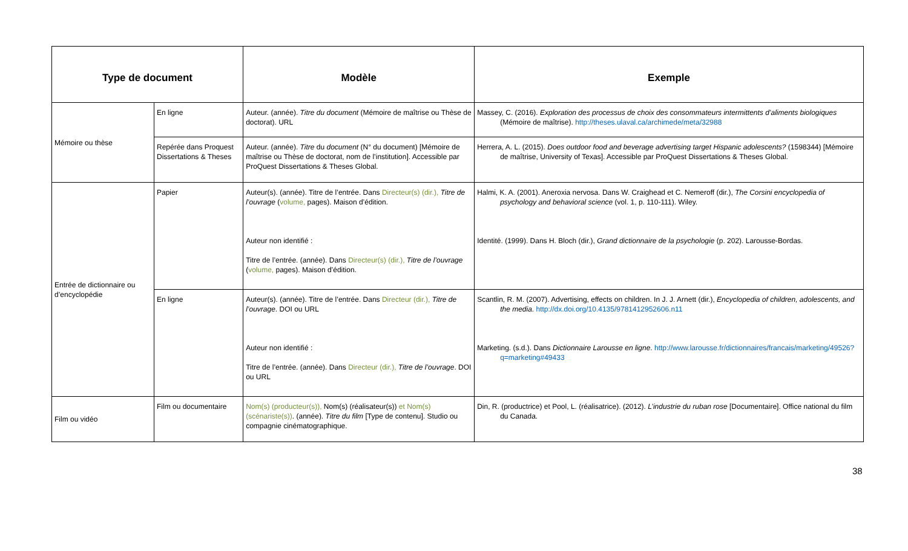| Type de document | | Modèle | Exemple |
| --- | --- | --- | --- |
| Mémoire ou thèse | En ligne | Auteur. (année). Titre du document (Mémoire de maîtrise ou Thèse de doctorat). URL | Massey, C. (2016). Exploration des processus de choix des consommateurs intermittents d’aliments biologiques (Mémoire de maîtrise). http://theses.ulaval.ca/archimede/meta/32988 |
| | Repérée dans Proquest Dissertations & Theses | Auteur. (année). Titre du document (N° du document) [Mémoire de maîtrise ou Thèse de doctorat, nom de l’institution]. Accessible par ProQuest Dissertations & Theses Global. | Herrera, A. L. (2015). Does outdoor food and beverage advertising target Hispanic adolescents? (1598344) [Mémoire de maîtrise, University of Texas]. Accessible par ProQuest Dissertations & Theses Global. |
| Entrée de dictionnaire ou d’encyclopédie | Papier | Auteur(s). (année). Titre de l’entrée. Dans Directeur(s) (dir.), Titre de l’ouvrage ( volume, pages). Maison d’édition. Auteur non identifié : Titre de l’entrée. (année). Dans Directeur(s) (dir.), Titre de l’ouvrage ( volume, pages). Maison d’édition. | Halmi, K. A. (2001). Aneroxia nervosa. Dans W. Craighead et C. Nemeroff (dir.), The Corsini encyclopedia of psychology and behavioral science (vol. 1, p. 110-111). Wiley. Identité. (1999). Dans H. Bloch (dir.), Grand dictionnaire de la psychologie (p. 202). Larousse-Bordas. |
| | En ligne | Auteur(s). (année). Titre de l’entrée. Dans Directeur (dir.), Titre de l’ouvrage . DOI ou URL Auteur non identifié : Titre de l’entrée. (année). Dans Directeur (dir.), Titre de l’ouvrage . DOI ou URL | Scantlin, R. M. (2007). Advertising, effects on children. In J. J. Arnett (dir.), Encyclopedia of children, adolescents, and the media . http://dx.doi.org/10.4135/9781412952606.n11 Marketing. (s.d.). Dans Dictionnaire Larousse en ligne . http://www.larousse.fr/dictionnaires/francais/marketing/49526?q=marketing#49433 |
| Film ou vidéo | Film ou documentaire | Nom(s) (producteur(s)), Nom(s) (réalisateur(s)) et Nom(s) (scénariste(s)) . (année). Titre du film [Type de contenu]. Studio ou compagnie cinématographique. | Din, R. (productrice) et Pool, L. (réalisatrice). (2012). L’industrie du ruban rose [Documentaire]. Office national du film du Canada. |
38